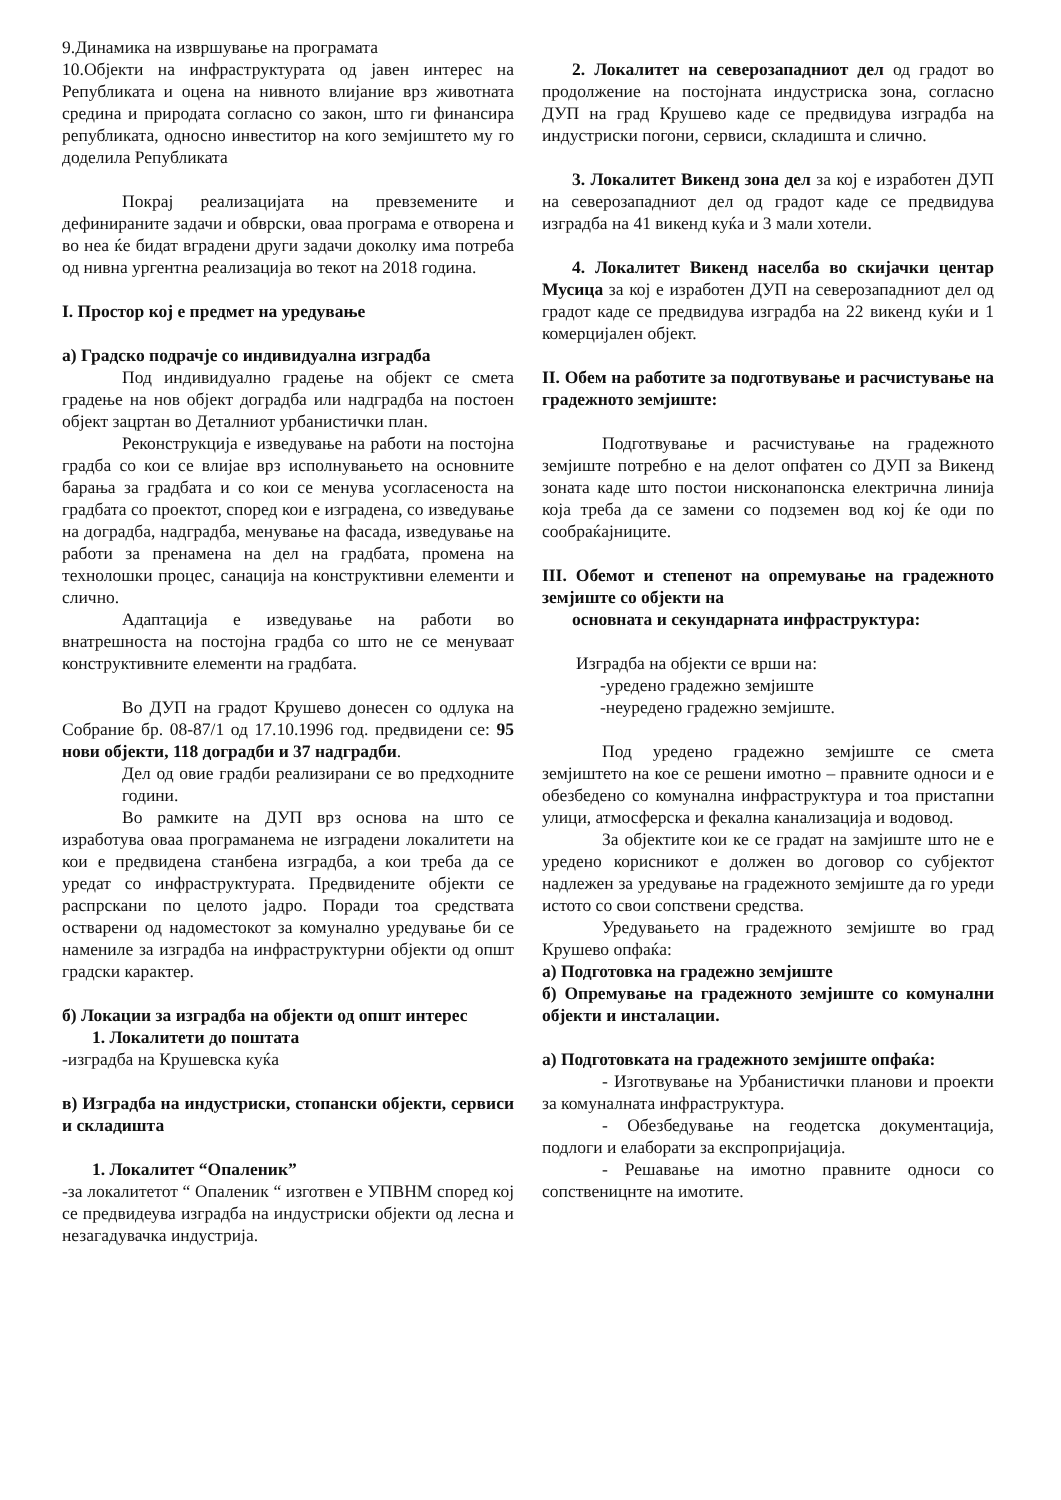9.Динамика на извршување на програмата
10.Објекти на инфраструктурата од јавен интерес на Републиката и оцена на нивното влијание врз животната средина и природата согласно со закон, што ги финансира републиката, односно инвеститор на кого земјиштето му го доделила Републиката
Покрај реализацијата на превземените и дефинираните задачи и обврски, оваа програма е отворена и во неа ќе бидат вградени други задачи доколку има потреба од нивна ургентна реализација во текот на 2018 година.
I. Простор кој е предмет на уредување
а) Градско подрачје со индивидуална изградба
Под индивидуално градење на објект се смета градење на нов објект доградба или надградба на постоен објект зацртан во Деталниот урбанистички план.
Реконструкција е изведување на работи на постојна градба со кои се влијае врз исполнувањето на основните барања за градбата и со кои се менува усогласеноста на градбата со проектот, според кои е изградена, со изведување на доградба, надградба, менување на фасада, изведување на работи за пренамена на дел на градбата, промена на технолошки процес, санација на конструктивни елементи и слично.
Адаптација е изведување на работи во внатрешноста на постојна градба со што не се менуваат конструктивните елементи на градбата.
Во ДУП на градот Крушево донесен со одлука на Собрание бр. 08-87/1 од 17.10.1996 год. предвидени се: 95 нови објекти, 118 доградби и 37 надградби.
Дел од овие градби реализирани се во предходните години.
Во рамките на ДУП врз основа на што се изработува оваа програманема не изградени локалитети на кои е предвидена станбена изградба, а кои треба да се уредат со инфраструктурата. Предвидените објекти се распрскани по целото јадро. Поради тоа средствата остварени од надоместокот за комунално уредување би се намениле за изградба на инфраструктурни објекти од општ градски карактер.
б) Локации за изградба на објекти од општ интерес
1. Локалитети до поштата
-изградба на Крушевска куќа
в) Изградба на индустриски, стопански објекти, сервиси и складишта
1. Локалитет “Опаленик”
-за локалитетот “ Опаленик “ изготвен е УПВНМ според кој се предвидеува изградба на индустриски објекти од лесна и незагадувачка индустрија.
2. Локалитет на северозападниот дел од градот во продолжение на постојната индустриска зона, согласно ДУП на град Крушево каде се предвидува изградба на индустриски погони, сервиси, складишта и слично.
3. Локалитет Викенд зона дел за кој е изработен ДУП на северозападниот дел од градот каде се предвидува изградба на 41 викенд куќа и 3 мали хотели.
4. Локалитет Викенд населба во скијачки центар Мусица за кој е изработен ДУП на северозападниот дел од градот каде се предвидува изградба на 22 викенд куќи и 1 комерцијален објект.
II. Обем на работите за подготвување и расчистување на градежното земјиште:
Подготвување и расчистување на градежното земјиште потребно е на делот опфатен со ДУП за Викенд зоната каде што постои нисконапонска електрична линија која треба да се замени со подземен вод кој ќе оди по сообраќајниците.
III. Обемот и степенот на опремување на градежното земјиште со објекти на
основната и секундарната инфраструктура:
Изградба на објекти се врши на:
-уредено градежно земјиште
-неуредено градежно земјиште.
Под уредено градежно земјиште се смета земјиштето на кое се решени имотно – правните односи и е обезбедено со комунална инфраструктура и тоа пристапни улици, атмосферска и фекална канализација и водовод.
За објектите кои ке се градат на замјиште што не е уредено корисникот е должен во договор со субјектот надлежен за уредување на градежното земјиште да го уреди истото со свои сопствени средства.
Уредувањето на градежното земјиште во град Крушево опфаќа:
а) Подготовка на градежно земјиште
б) Опремување на градежното земјиште со комунални објекти и инсталации.
а) Подготовката на градежното земјиште опфаќа:
- Изготвување на Урбанистички планови и проекти за комуналната инфраструктура.
- Обезбедување на геодетска документација, подлоги и елаборати за експропријација.
- Решавање на имотно правните односи со сопственицнте на имотите.